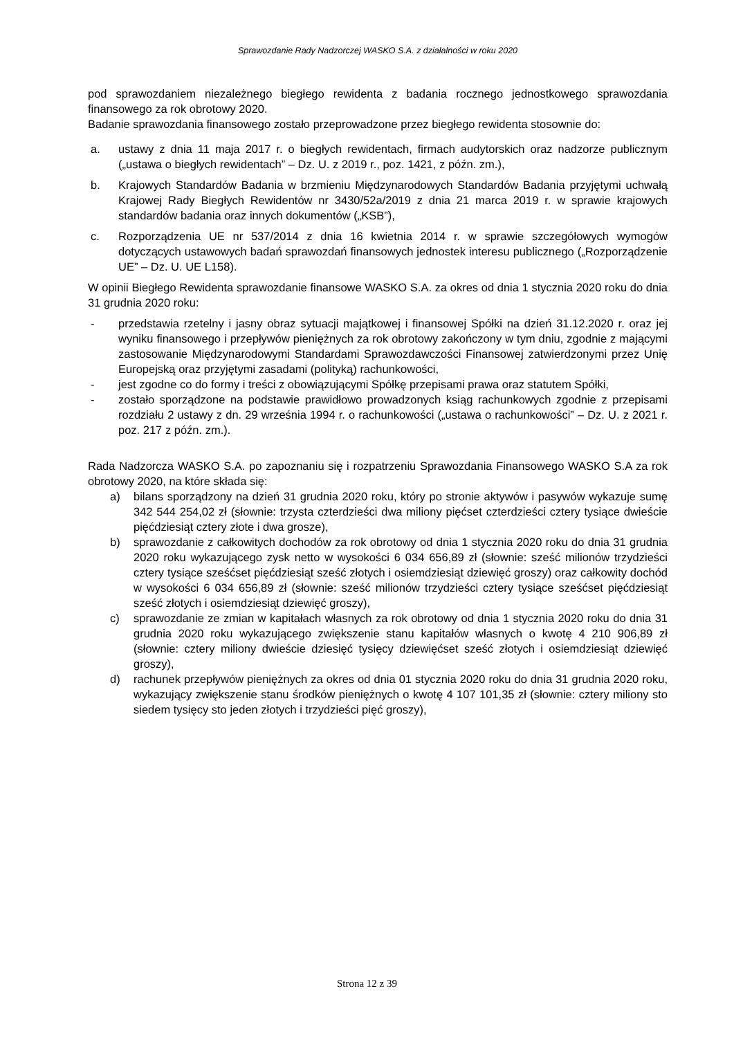Sprawozdanie Rady Nadzorczej WASKO S.A. z działalności w roku 2020
pod sprawozdaniem niezależnego biegłego rewidenta z badania rocznego jednostkowego sprawozdania finansowego za rok obrotowy 2020.
Badanie sprawozdania finansowego zostało przeprowadzone przez biegłego rewidenta stosownie do:
a. ustawy z dnia 11 maja 2017 r. o biegłych rewidentach, firmach audytorskich oraz nadzorze publicznym („ustawa o biegłych rewidentach” – Dz. U. z 2019 r., poz. 1421, z późn. zm.),
b. Krajowych Standardów Badania w brzmieniu Międzynarodowych Standardów Badania przyjętymi uchwałą Krajowej Rady Biegłych Rewidentów nr 3430/52a/2019 z dnia 21 marca 2019 r. w sprawie krajowych standardów badania oraz innych dokumentów („KSB”),
c. Rozporządzenia UE nr 537/2014 z dnia 16 kwietnia 2014 r. w sprawie szczegółowych wymogów dotyczących ustawowych badań sprawozdań finansowych jednostek interesu publicznego („Rozporządzenie UE” – Dz. U. UE L158).
W opinii Biegłego Rewidenta sprawozdanie finansowe WASKO S.A. za okres od dnia 1 stycznia 2020 roku do dnia 31 grudnia 2020 roku:
- przedstawia rzetelny i jasny obraz sytuacji majątkowej i finansowej Spółki na dzień 31.12.2020 r. oraz jej wyniku finansowego i przepływów pieniężnych za rok obrotowy zakończony w tym dniu, zgodnie z mającymi zastosowanie Międzynarodowymi Standardami Sprawozdawczości Finansowej zatwierdzonymi przez Unię Europejską oraz przyjętymi zasadami (polityką) rachunkowości,
- jest zgodne co do formy i treści z obowiązującymi Spółkę przepisami prawa oraz statutem Spółki,
- zostało sporządzone na podstawie prawidłowo prowadzonych ksiąg rachunkowych zgodnie z przepisami rozdziału 2 ustawy z dn. 29 września 1994 r. o rachunkowości („ustawa o rachunkowości” – Dz. U. z 2021 r. poz. 217 z późn. zm.).
Rada Nadzorcza WASKO S.A. po zapoznaniu się i rozpatrzeniu Sprawozdania Finansowego WASKO S.A za rok obrotowy 2020, na które składa się:
a) bilans sporządzony na dzień 31 grudnia 2020 roku, który po stronie aktywów i pasywów wykazuje sumę 342 544 254,02 zł (słownie: trzysta czterdzieści dwa miliony pięćset czterdzieści cztery tysiące dwieście pięćdziesiąt cztery złote i dwa grosze),
b) sprawozdanie z całkowitych dochodów za rok obrotowy od dnia 1 stycznia 2020 roku do dnia 31 grudnia 2020 roku wykazującego zysk netto w wysokości 6 034 656,89 zł (słownie: sześć milionów trzydzieści cztery tysiące sześćset pięćdziesiąt sześć złotych i osiemdziesiąt dziewięć groszy) oraz całkowity dochód w wysokości 6 034 656,89 zł (słownie: sześć milionów trzydzieści cztery tysiące sześćset pięćdziesiąt sześć złotych i osiemdziesiąt dziewięć groszy),
c) sprawozdanie ze zmian w kapitałach własnych za rok obrotowy od dnia 1 stycznia 2020 roku do dnia 31 grudnia 2020 roku wykazującego zwiększenie stanu kapitałów własnych o kwotę 4 210 906,89 zł (słownie: cztery miliony dwieście dziesięć tysięcy dziewięćset sześć złotych i osiemdziesiąt dziewięć groszy),
d) rachunek przepływów pieniężnych za okres od dnia 01 stycznia 2020 roku do dnia 31 grudnia 2020 roku, wykazujący zwiększenie stanu środków pieniężnych o kwotę 4 107 101,35 zł (słownie: cztery miliony sto siedem tysięcy sto jeden złotych i trzydzieści pięć groszy),
Strona 12 z 39